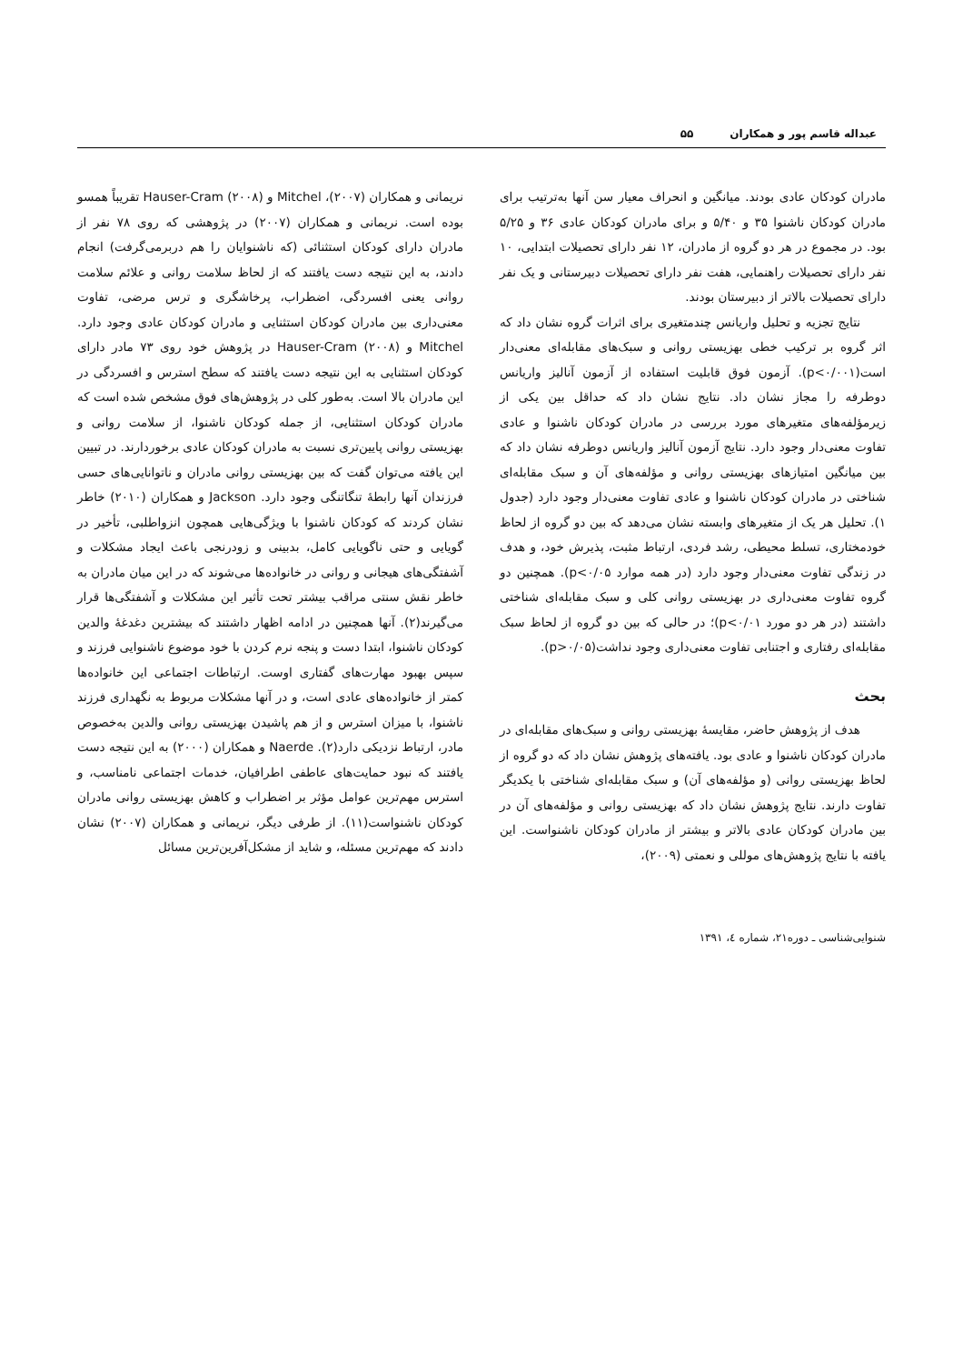عبداله قاسم پور و همکاران ۵۵
مادران کودکان عادی بودند. میانگین و انحراف معیار سن آنها به‌ترتیب برای مادران کودکان ناشنوا ۳۵ و ۵/۴۰ و برای مادران کودکان عادی ۳۶ و ۵/۲۵ بود. در مجموع در هر دو گروه از مادران، ۱۲ نفر دارای تحصیلات ابتدایی، ۱۰ نفر دارای تحصیلات راهنمایی، هفت نفر دارای تحصیلات دبیرستانی و یک نفر دارای تحصیلات بالاتر از دبیرستان بودند.
نتایج تجزیه و تحلیل واریانس چندمتغیری برای اثرات گروه نشان داد که اثر گروه بر ترکیب خطی بهزیستی روانی و سبک‌های مقابله‌ای معنی‌دار است(p<۰/۰۰۱). آزمون فوق قابلیت استفاده از آزمون آنالیز واریانس دوطرفه را مجاز نشان داد. نتایج نشان داد که حداقل بین یکی از زیرمؤلفه‌های متغیرهای مورد بررسی در مادران کودکان ناشنوا و عادی تفاوت معنی‌دار وجود دارد. نتایج آزمون آنالیز واریانس دوطرفه نشان داد که بین میانگین امتیازهای بهزیستی روانی و مؤلفه‌های آن و سبک مقابله‌ای شناختی در مادران کودکان ناشنوا و عادی تفاوت معنی‌دار وجود دارد (جدول ۱). تحلیل هر یک از متغیرهای وابسته نشان می‌دهد که بین دو گروه از لحاظ خودمختاری، تسلط محیطی، رشد فردی، ارتباط مثبت، پذیرش خود، و هدف در زندگی تفاوت معنی‌دار وجود دارد (در همه موارد p<۰/۰۵). همچنین دو گروه تفاوت معنی‌داری در بهزیستی روانی کلی و سبک مقابله‌ای شناختی داشتند (در هر دو مورد p<۰/۰۱)؛ در حالی که بین دو گروه از لحاظ سبک مقابله‌ای رفتاری و اجتنابی تفاوت معنی‌داری وجود نداشت(p>۰/۰۵).
بحث
هدف از پژوهش حاضر، مقایسهٔ بهزیستی روانی و سبک‌های مقابله‌ای در مادران کودکان ناشنوا و عادی بود. یافته‌های پژوهش نشان داد که دو گروه از لحاظ بهزیستی روانی (و مؤلفه‌های آن) و سبک مقابله‌ای شناختی با یکدیگر تفاوت دارند. نتایج پژوهش نشان داد که بهزیستی روانی و مؤلفه‌های آن در بین مادران کودکان عادی بالاتر و بیشتر از مادران کودکان ناشنواست. این یافته با نتایج پژوهش‌های موللی و نعمتی (۲۰۰۹)،
نریمانی و همکاران (۲۰۰۷)، Mitchel و Hauser-Cram (۲۰۰۸) تقریباً همسو بوده است. نریمانی و همکاران (۲۰۰۷) در پژوهشی که روی ۷۸ نفر از مادران دارای کودکان استثنائی (که ناشنوایان را هم دربرمی‌گرفت) انجام دادند، به این نتیجه دست یافتند که از لحاظ سلامت روانی و علائم سلامت روانی یعنی افسردگی، اضطراب، پرخاشگری و ترس مرضی، تفاوت معنی‌داری بین مادران کودکان استثنایی و مادران کودکان عادی وجود دارد. Mitchel و Hauser-Cram (۲۰۰۸) در پژوهش خود روی ۷۳ مادر دارای کودکان استثنایی به این نتیجه دست یافتند که سطح استرس و افسردگی در این مادران بالا است. به‌طور کلی در پژوهش‌های فوق مشخص شده است که مادران کودکان استثنایی، از جمله کودکان ناشنوا، از سلامت روانی و بهزیستی روانی پایین‌تری نسبت به مادران کودکان عادی برخوردارند. در تبیین این یافته می‌توان گفت که بین بهزیستی روانی مادران و ناتوانایی‌های حسی فرزندان آنها رابطهٔ تنگاتنگی وجود دارد. Jackson و همکاران (۲۰۱۰) خاطر نشان کردند که کودکان ناشنوا با ویژگی‌هایی همچون انزواطلبی، تأخیر در گویایی و حتی ناگویایی کامل، بدبینی و زودرنجی باعث ایجاد مشکلات و آشفتگی‌های هیجانی و روانی در خانواده‌ها می‌شوند که در این میان مادران به خاطر نقش سنتی مراقب بیشتر تحت تأثیر این مشکلات و آشفتگی‌ها قرار می‌گیرند(۲). آنها همچنین در ادامه اظهار داشتند که بیشترین دغدغهٔ والدین کودکان ناشنوا، ابتدا دست و پنجه نرم کردن با خود موضوع ناشنوایی فرزند و سپس بهبود مهارت‌های گفتاری اوست. ارتباطات اجتماعی این خانواده‌ها کمتر از خانواده‌های عادی است، و در آنها مشکلات مربوط به نگهداری فرزند ناشنوا، با میزان استرس و از هم پاشیدن بهزیستی روانی والدین به‌خصوص مادر، ارتباط نزدیکی دارد(۲). Naerde و همکاران (۲۰۰۰) به این نتیجه دست یافتند که نبود حمایت‌های عاطفی اطرافیان، خدمات اجتماعی نامناسب، و استرس مهم‌ترین عوامل مؤثر بر اضطراب و کاهش بهزیستی روانی مادران کودکان ناشنواست(۱۱). از طرفی دیگر، نریمانی و همکاران (۲۰۰۷) نشان دادند که مهم‌ترین مسئله، و شاید از مشکل‌آفرین‌ترین مسائل
شنوایی‌شناسی ـ دوره۲۱، شماره ٤، ۱۳۹۱